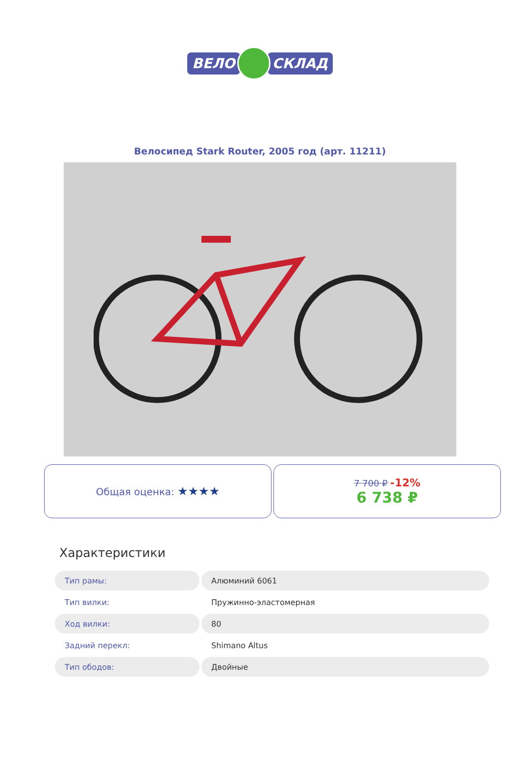ВЕЛО СКЛАД
Велосипед Stark Router, 2005 год (арт. 11211)
Общая оценка: ★★★★
7 700 ₽ -12%
6 738 ₽
Характеристики
| Тип рамы: | Алюминий 6061 |
| Тип вилки: | Пружинно-эластомерная |
| Ход вилки: | 80 |
| Задний перекл: | Shimano Altus |
| Тип ободов: | Двойные |